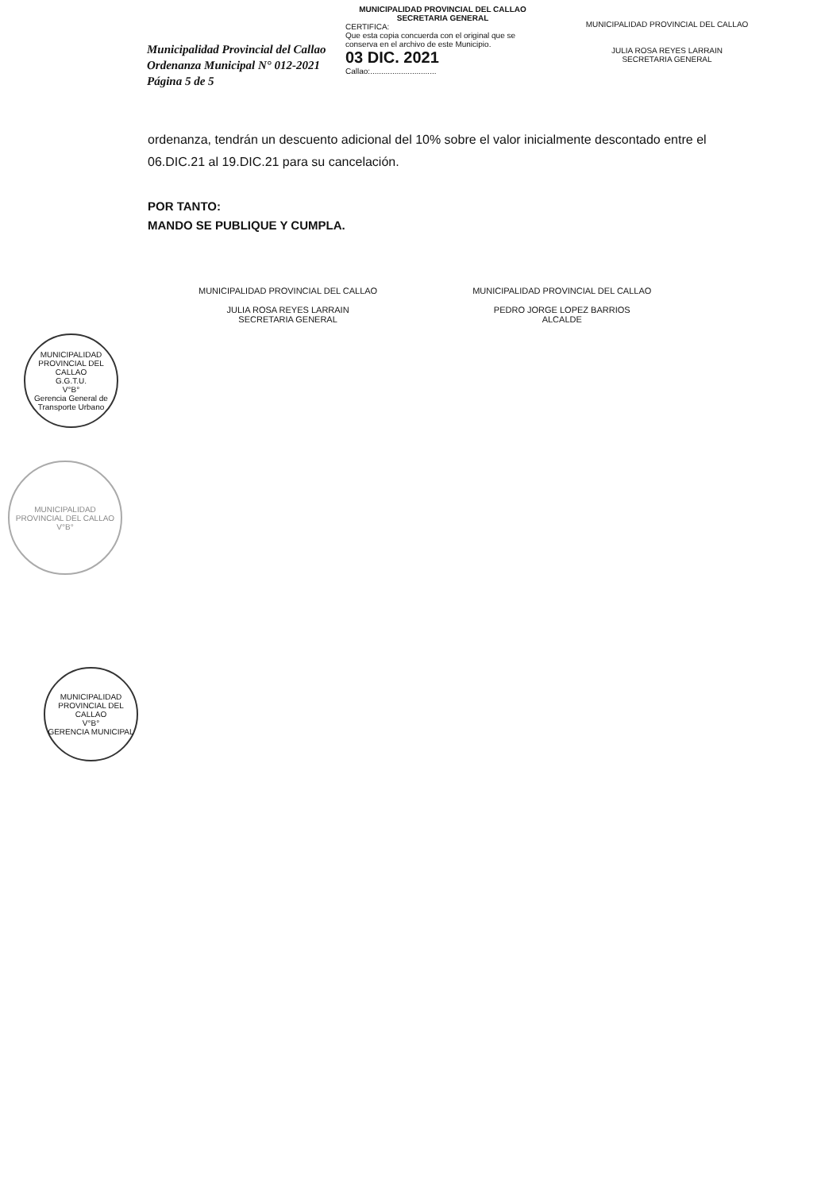Municipalidad Provincial del Callao
Ordenanza Municipal N° 012-2021
Página 5 de 5
MUNICIPALIDAD PROVINCIAL DEL CALLAO
SECRETARIA GENERAL
CERTIFICA:
Que esta copia concuerda con el original que se conserva en el archivo de este Municipio.
03 DIC. 2021
Callao:..............................
MUNICIPALIDAD PROVINCIAL DEL CALLAO
JULIA ROSA REYES LARRAIN
SECRETARIA GENERAL
ordenanza, tendrán un descuento adicional del 10% sobre el valor inicialmente descontado entre el 06.DIC.21 al 19.DIC.21 para su cancelación.
POR TANTO:
MANDO SE PUBLIQUE Y CUMPLA.
MUNICIPALIDAD PROVINCIAL DEL CALLAO
JULIA ROSA REYES LARRAIN
SECRETARIA GENERAL
MUNICIPALIDAD PROVINCIAL DEL CALLAO
PEDRO JORGE LOPEZ BARRIOS
ALCALDE
MUNICIPALIDAD PROVINCIAL DEL CALLAO
G.G.T.U.
V°B°
Gerencia General de Transporte Urbano
MUNICIPALIDAD PROVINCIAL DEL CALLAO
V°B°
MUNICIPALIDAD PROVINCIAL DEL CALLAO
V°B°
GERENCIA MUNICIPAL